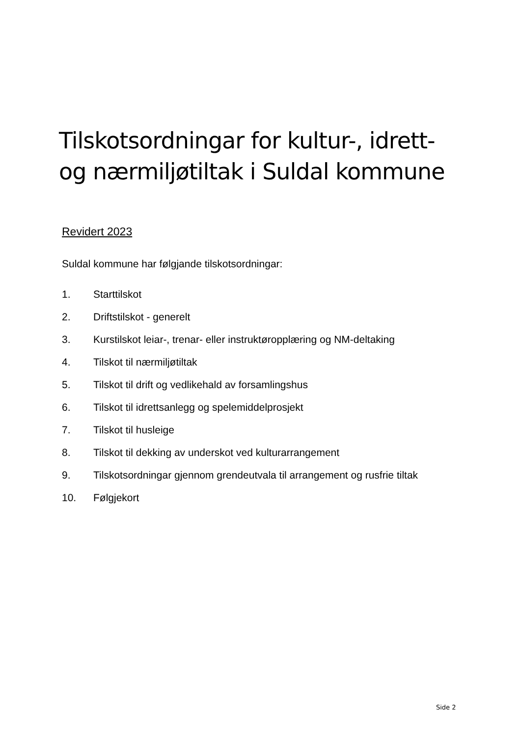Tilskotsordningar for kultur-, idrett-
og nærmiljøtiltak i Suldal kommune
Revidert 2023
Suldal kommune har følgjande tilskotsordningar:
1. Starttilskot
2. Driftstilskot - generelt
3. Kurstilskot leiar-, trenar- eller instruktøropplæring og NM-deltaking
4. Tilskot til nærmiljøtiltak
5. Tilskot til drift og vedlikehald av forsamlingshus
6. Tilskot til idrettsanlegg og spelemiddelprosjekt
7. Tilskot til husleige
8. Tilskot til dekking av underskot ved kulturarrangement
9. Tilskotsordningar gjennom grendeutvala til arrangement og rusfrie tiltak
10. Følgjekort
Side 2